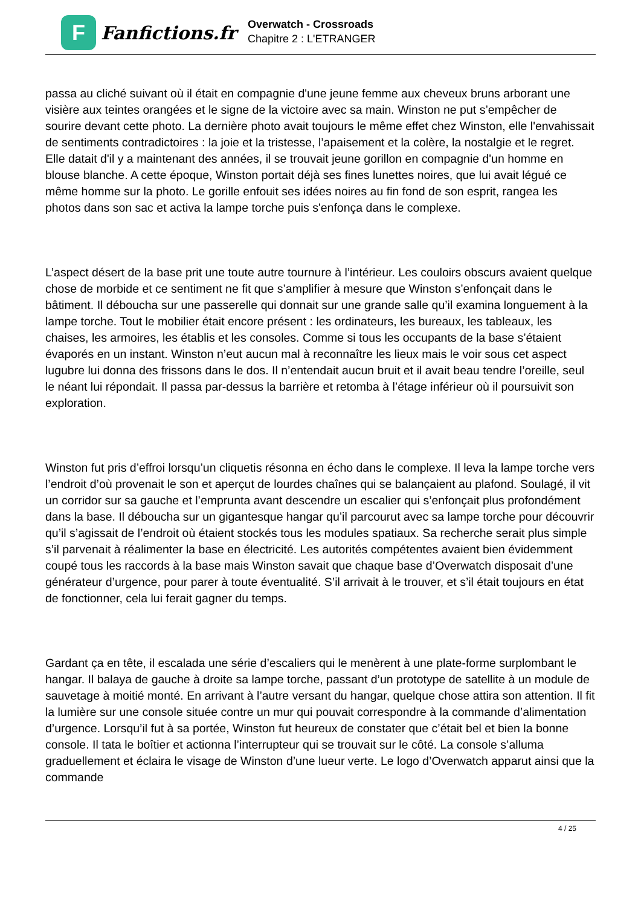F
Fanfictions.fr
Overwatch - Crossroads
Chapitre 2 : L'ETRANGER
passa au cliché suivant où il était en compagnie d'une jeune femme aux cheveux bruns arborant une visière aux teintes orangées et le signe de la victoire avec sa main. Winston ne put s’empêcher de sourire devant cette photo. La dernière photo avait toujours le même effet chez Winston, elle l'envahissait de sentiments contradictoires : la joie et la tristesse, l’apaisement et la colère, la nostalgie et le regret. Elle datait d'il y a maintenant des années, il se trouvait jeune gorillon en compagnie d'un homme en blouse blanche. A cette époque, Winston portait déjà ses fines lunettes noires, que lui avait légué ce même homme sur la photo. Le gorille enfouit ses idées noires au fin fond de son esprit, rangea les photos dans son sac et activa la lampe torche puis s'enfonça dans le complexe.
L’aspect désert de la base prit une toute autre tournure à l’intérieur. Les couloirs obscurs avaient quelque chose de morbide et ce sentiment ne fit que s’amplifier à mesure que Winston s’enfonçait dans le bâtiment. Il déboucha sur une passerelle qui donnait sur une grande salle qu’il examina longuement à la lampe torche. Tout le mobilier était encore présent : les ordinateurs, les bureaux, les tableaux, les chaises, les armoires, les établis et les consoles. Comme si tous les occupants de la base s’étaient évaporés en un instant. Winston n’eut aucun mal à reconnaître les lieux mais le voir sous cet aspect lugubre lui donna des frissons dans le dos. Il n’entendait aucun bruit et il avait beau tendre l’oreille, seul le néant lui répondait. Il passa par-dessus la barrière et retomba à l’étage inférieur où il poursuivit son exploration.
Winston fut pris d’effroi lorsqu’un cliquetis résonna en écho dans le complexe. Il leva la lampe torche vers l’endroit d’où provenait le son et aperçut de lourdes chaînes qui se balançaient au plafond. Soulagé, il vit un corridor sur sa gauche et l’emprunta avant descendre un escalier qui s’enfonçait plus profondément dans la base. Il déboucha sur un gigantesque hangar qu’il parcourut avec sa lampe torche pour découvrir qu’il s’agissait de l’endroit où étaient stockés tous les modules spatiaux. Sa recherche serait plus simple s’il parvenait à réalimenter la base en électricité. Les autorités compétentes avaient bien évidemment coupé tous les raccords à la base mais Winston savait que chaque base d’Overwatch disposait d’une générateur d’urgence, pour parer à toute éventualité. S’il arrivait à le trouver, et s’il était toujours en état de fonctionner, cela lui ferait gagner du temps.
Gardant ça en tête, il escalada une série d’escaliers qui le menèrent à une plate-forme surplombant le hangar. Il balaya de gauche à droite sa lampe torche, passant d’un prototype de satellite à un module de sauvetage à moitié monté. En arrivant à l’autre versant du hangar, quelque chose attira son attention. Il fit la lumière sur une console située contre un mur qui pouvait correspondre à la commande d’alimentation d’urgence. Lorsqu’il fut à sa portée, Winston fut heureux de constater que c’était bel et bien la bonne console. Il tata le boîtier et actionna l’interrupteur qui se trouvait sur le côté. La console s’alluma graduellement et éclaira le visage de Winston d’une lueur verte. Le logo d’Overwatch apparut ainsi que la commande
4 / 25